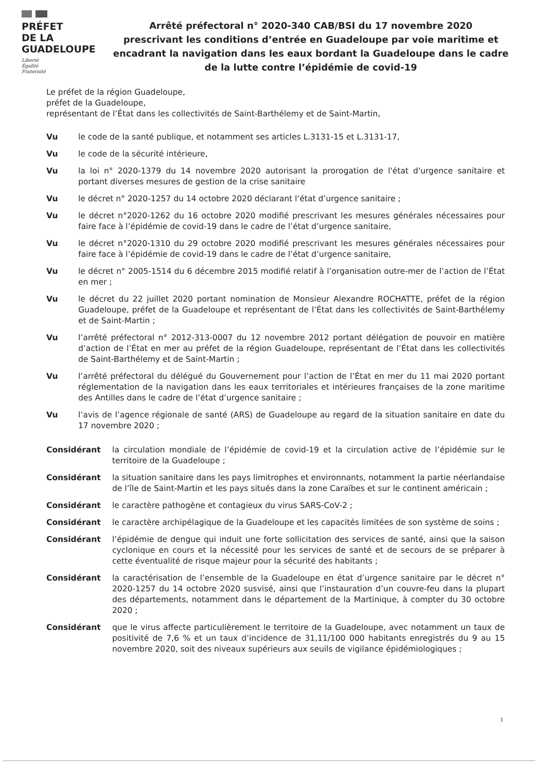PRÉFET
DE LA
GUADELOUPE
Liberté
Égalité
Fraternité
Arrêté préfectoral n° 2020-340 CAB/BSI du 17 novembre 2020
prescrivant les conditions d’entrée en Guadeloupe par voie maritime et encadrant la navigation dans les eaux bordant la Guadeloupe dans le cadre de la lutte contre l’épidémie de covid-19
Le préfet de la région Guadeloupe,
préfet de la Guadeloupe,
représentant de l’État dans les collectivités de Saint-Barthélemy et de Saint-Martin,
Vu le code de la santé publique, et notamment ses articles L.3131-15 et L.3131-17,
Vu le code de la sécurité intérieure,
Vu la loi n° 2020-1379 du 14 novembre 2020 autorisant la prorogation de l'état d'urgence sanitaire et portant diverses mesures de gestion de la crise sanitaire
Vu le décret n° 2020-1257 du 14 octobre 2020 déclarant l’état d’urgence sanitaire ;
Vu le décret n°2020-1262 du 16 octobre 2020 modifié prescrivant les mesures générales nécessaires pour faire face à l’épidémie de covid-19 dans le cadre de l’état d’urgence sanitaire,
Vu le décret n°2020-1310 du 29 octobre 2020 modifié prescrivant les mesures générales nécessaires pour faire face à l’épidémie de covid-19 dans le cadre de l’état d’urgence sanitaire,
Vu le décret n° 2005-1514 du 6 décembre 2015 modifié relatif à l’organisation outre-mer de l’action de l’État en mer ;
Vu le décret du 22 juillet 2020 portant nomination de Monsieur Alexandre ROCHATTE, préfet de la région Guadeloupe, préfet de la Guadeloupe et représentant de l’État dans les collectivités de Saint-Barthélemy et de Saint-Martin ;
Vu l’arrêté préfectoral n° 2012-313-0007 du 12 novembre 2012 portant délégation de pouvoir en matière d’action de l’État en mer au préfet de la région Guadeloupe, représentant de l’État dans les collectivités de Saint-Barthélemy et de Saint-Martin ;
Vu l’arrêté préfectoral du délégué du Gouvernement pour l’action de l’État en mer du 11 mai 2020 portant réglementation de la navigation dans les eaux territoriales et intérieures françaises de la zone maritime des Antilles dans le cadre de l’état d’urgence sanitaire ;
Vu l’avis de l’agence régionale de santé (ARS) de Guadeloupe au regard de la situation sanitaire en date du 17 novembre 2020 ;
Considérant la circulation mondiale de l’épidémie de covid-19 et la circulation active de l’épidémie sur le territoire de la Guadeloupe ;
Considérant la situation sanitaire dans les pays limitrophes et environnants, notamment la partie néerlandaise de l’île de Saint-Martin et les pays situés dans la zone Caraïbes et sur le continent américain ;
Considérant le caractère pathogène et contagieux du virus SARS-CoV-2 ;
Considérant le caractère archipélagique de la Guadeloupe et les capacités limitées de son système de soins ;
Considérant l’épidémie de dengue qui induit une forte sollicitation des services de santé, ainsi que la saison cyclonique en cours et la nécessité pour les services de santé et de secours de se préparer à cette éventualité de risque majeur pour la sécurité des habitants ;
Considérant la caractérisation de l’ensemble de la Guadeloupe en état d’urgence sanitaire par le décret n° 2020-1257 du 14 octobre 2020 susvisé, ainsi que l’instauration d’un couvre-feu dans la plupart des départements, notamment dans le département de la Martinique, à compter du 30 octobre 2020 ;
Considérant que le virus affecte particulièrement le territoire de la Guadeloupe, avec notamment un taux de positivité de 7,6 % et un taux d’incidence de 31,11/100 000 habitants enregistrés du 9 au 15 novembre 2020, soit des niveaux supérieurs aux seuils de vigilance épidémiologiques ;
1